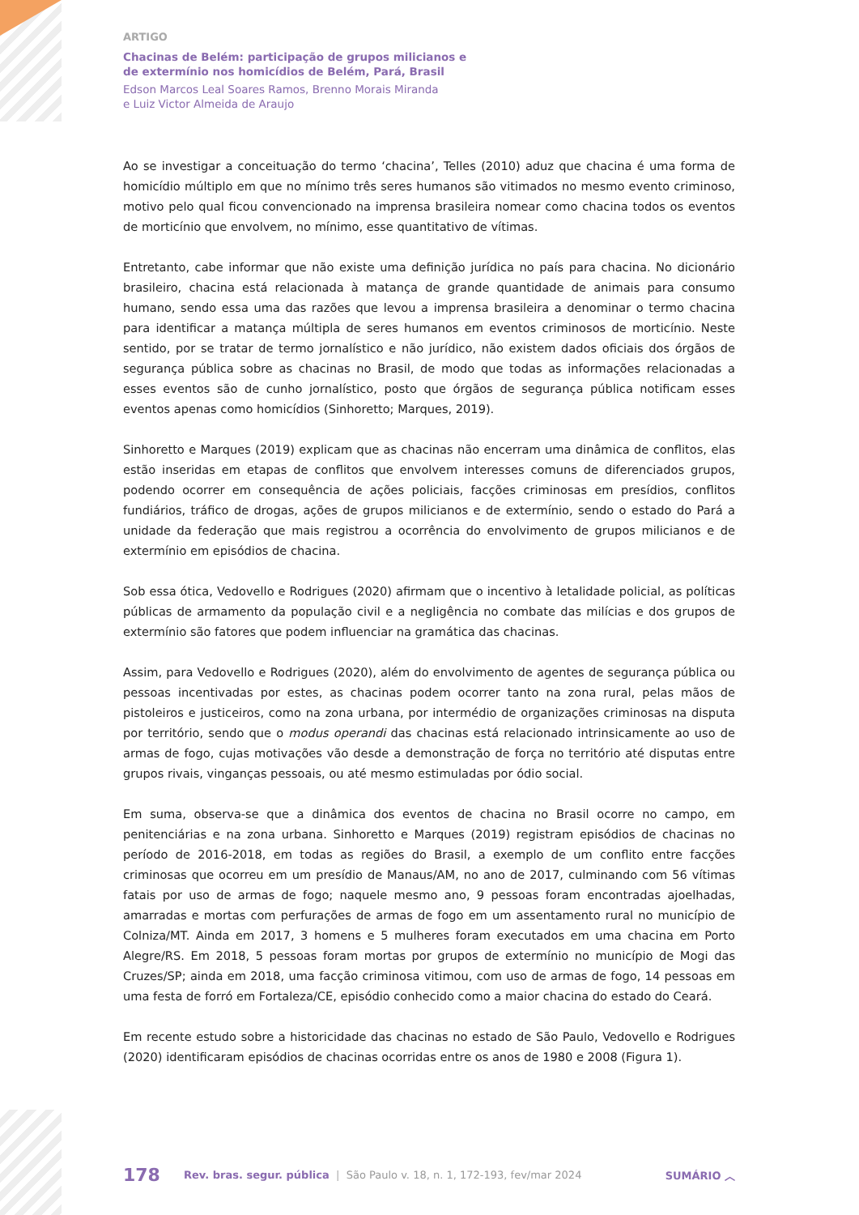ARTIGO
Chacinas de Belém: participação de grupos milicianos e
de extermínio nos homicídios de Belém, Pará, Brasil
Edson Marcos Leal Soares Ramos, Brenno Morais Miranda
e Luiz Victor Almeida de Araujo
Ao se investigar a conceituação do termo ‘chacina’, Telles (2010) aduz que chacina é uma forma de homicídio múltiplo em que no mínimo três seres humanos são vitimados no mesmo evento criminoso, motivo pelo qual ficou convencionado na imprensa brasileira nomear como chacina todos os eventos de morticínio que envolvem, no mínimo, esse quantitativo de vítimas.
Entretanto, cabe informar que não existe uma definição jurídica no país para chacina. No dicionário brasileiro, chacina está relacionada à matança de grande quantidade de animais para consumo humano, sendo essa uma das razões que levou a imprensa brasileira a denominar o termo chacina para identificar a matança múltipla de seres humanos em eventos criminosos de morticínio. Neste sentido, por se tratar de termo jornalístico e não jurídico, não existem dados oficiais dos órgãos de segurança pública sobre as chacinas no Brasil, de modo que todas as informações relacionadas a esses eventos são de cunho jornalístico, posto que órgãos de segurança pública notificam esses eventos apenas como homicídios (Sinhoretto; Marques, 2019).
Sinhoretto e Marques (2019) explicam que as chacinas não encerram uma dinâmica de conflitos, elas estão inseridas em etapas de conflitos que envolvem interesses comuns de diferenciados grupos, podendo ocorrer em consequência de ações policiais, facções criminosas em presídios, conflitos fundiários, tráfico de drogas, ações de grupos milicianos e de extermínio, sendo o estado do Pará a unidade da federação que mais registrou a ocorrência do envolvimento de grupos milicianos e de extermínio em episódios de chacina.
Sob essa ótica, Vedovello e Rodrigues (2020) afirmam que o incentivo à letalidade policial, as políticas públicas de armamento da população civil e a negligência no combate das milícias e dos grupos de extermínio são fatores que podem influenciar na gramática das chacinas.
Assim, para Vedovello e Rodrigues (2020), além do envolvimento de agentes de segurança pública ou pessoas incentivadas por estes, as chacinas podem ocorrer tanto na zona rural, pelas mãos de pistoleiros e justiceiros, como na zona urbana, por intermédio de organizações criminosas na disputa por território, sendo que o modus operandi das chacinas está relacionado intrinsicamente ao uso de armas de fogo, cujas motivações vão desde a demonstração de força no território até disputas entre grupos rivais, vinganças pessoais, ou até mesmo estimuladas por ódio social.
Em suma, observa-se que a dinâmica dos eventos de chacina no Brasil ocorre no campo, em penitenciárias e na zona urbana. Sinhoretto e Marques (2019) registram episódios de chacinas no período de 2016-2018, em todas as regiões do Brasil, a exemplo de um conflito entre facções criminosas que ocorreu em um presídio de Manaus/AM, no ano de 2017, culminando com 56 vítimas fatais por uso de armas de fogo; naquele mesmo ano, 9 pessoas foram encontradas ajoelhadas, amarradas e mortas com perfurações de armas de fogo em um assentamento rural no município de Colniza/MT. Ainda em 2017, 3 homens e 5 mulheres foram executados em uma chacina em Porto Alegre/RS. Em 2018, 5 pessoas foram mortas por grupos de extermínio no município de Mogi das Cruzes/SP; ainda em 2018, uma facção criminosa vitimou, com uso de armas de fogo, 14 pessoas em uma festa de forró em Fortaleza/CE, episódio conhecido como a maior chacina do estado do Ceará.
Em recente estudo sobre a historicidade das chacinas no estado de São Paulo, Vedovello e Rodrigues (2020) identificaram episódios de chacinas ocorridas entre os anos de 1980 e 2008 (Figura 1).
178 Rev. bras. segur. pública | São Paulo v. 18, n. 1, 172-193, fev/mar 2024 SUMÁRIO ︿